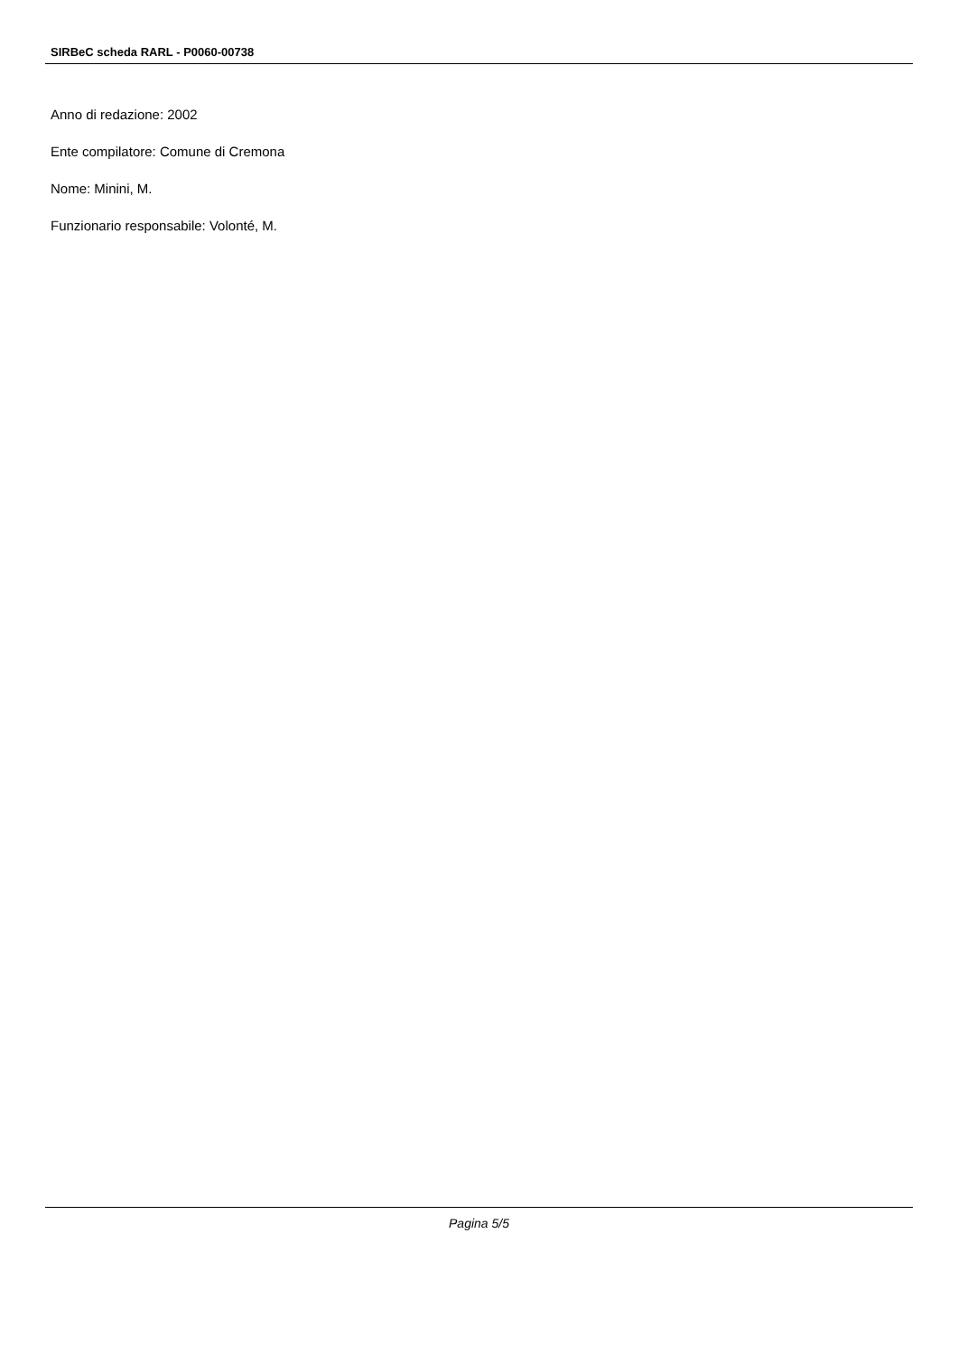SIRBeC scheda RARL - P0060-00738
Anno di redazione: 2002
Ente compilatore: Comune di Cremona
Nome: Minini, M.
Funzionario responsabile: Volonté, M.
Pagina 5/5